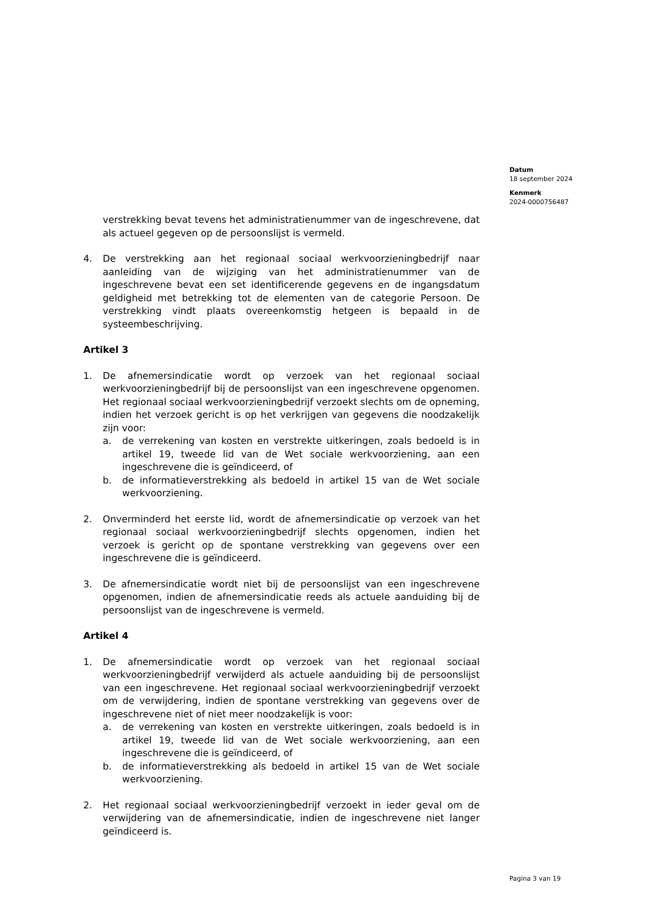Datum
18 september 2024
Kenmerk
2024-0000756487
verstrekking bevat tevens het administratienummer van de ingeschrevene, dat als actueel gegeven op de persoonslijst is vermeld.
4. De verstrekking aan het regionaal sociaal werkvoorzieningbedrijf naar aanleiding van de wijziging van het administratienummer van de ingeschrevene bevat een set identificerende gegevens en de ingangsdatum geldigheid met betrekking tot de elementen van de categorie Persoon. De verstrekking vindt plaats overeenkomstig hetgeen is bepaald in de systeembeschrijving.
Artikel 3
1. De afnemersindicatie wordt op verzoek van het regionaal sociaal werkvoorzieningbedrijf bij de persoonslijst van een ingeschrevene opgenomen. Het regionaal sociaal werkvoorzieningbedrijf verzoekt slechts om de opneming, indien het verzoek gericht is op het verkrijgen van gegevens die noodzakelijk zijn voor:
a. de verrekening van kosten en verstrekte uitkeringen, zoals bedoeld is in artikel 19, tweede lid van de Wet sociale werkvoorziening, aan een ingeschrevene die is geïndiceerd, of
b. de informatieverstrekking als bedoeld in artikel 15 van de Wet sociale werkvoorziening.
2. Onverminderd het eerste lid, wordt de afnemersindicatie op verzoek van het regionaal sociaal werkvoorzieningbedrijf slechts opgenomen, indien het verzoek is gericht op de spontane verstrekking van gegevens over een ingeschrevene die is geïndiceerd.
3. De afnemersindicatie wordt niet bij de persoonslijst van een ingeschrevene opgenomen, indien de afnemersindicatie reeds als actuele aanduiding bij de persoonslijst van de ingeschrevene is vermeld.
Artikel 4
1. De afnemersindicatie wordt op verzoek van het regionaal sociaal werkvoorzieningbedrijf verwijderd als actuele aanduiding bij de persoonslijst van een ingeschrevene. Het regionaal sociaal werkvoorzieningbedrijf verzoekt om de verwijdering, indien de spontane verstrekking van gegevens over de ingeschrevene niet of niet meer noodzakelijk is voor:
a. de verrekening van kosten en verstrekte uitkeringen, zoals bedoeld is in artikel 19, tweede lid van de Wet sociale werkvoorziening, aan een ingeschrevene die is geïndiceerd, of
b. de informatieverstrekking als bedoeld in artikel 15 van de Wet sociale werkvoorziening.
2. Het regionaal sociaal werkvoorzieningbedrijf verzoekt in ieder geval om de verwijdering van de afnemersindicatie, indien de ingeschrevene niet langer geïndiceerd is.
Pagina 3 van 19